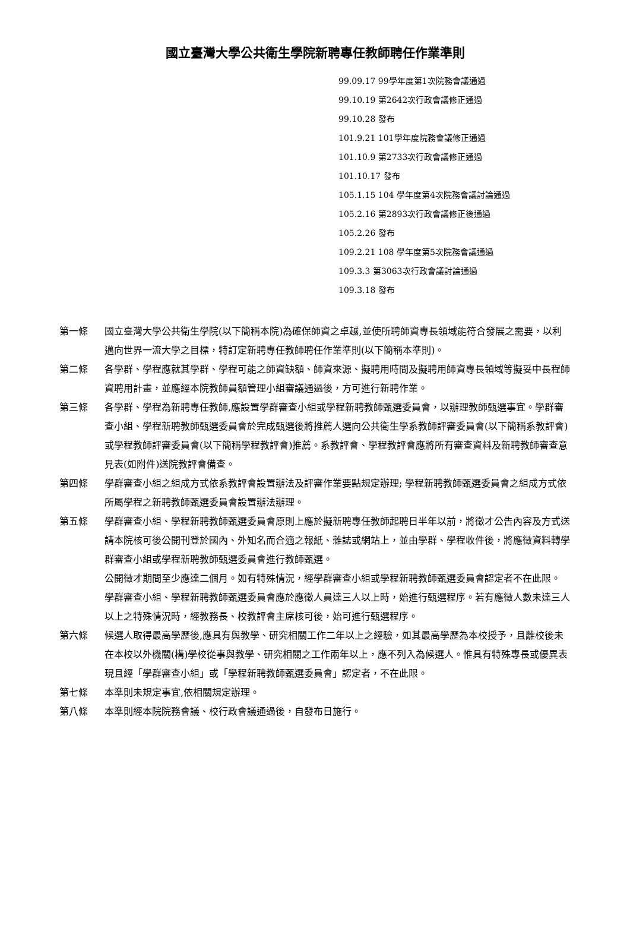國立臺灣大學公共衛生學院新聘專任教師聘任作業準則
99.09.17 99學年度第1次院務會議通過
99.10.19 第2642次行政會議修正通過
99.10.28 發布
101.9.21 101學年度院務會議修正通過
101.10.9 第2733次行政會議修正通過
101.10.17 發布
105.1.15 104 學年度第4次院務會議討論通過
105.2.16 第2893次行政會議修正後通過
105.2.26 發布
109.2.21 108 學年度第5次院務會議通過
109.3.3 第3063次行政會議討論通過
109.3.18 發布
第一條 國立臺灣大學公共衛生學院(以下簡稱本院)為確保師資之卓越,並使所聘師資專長領域能符合發展之需要，以利邁向世界一流大學之目標，特訂定新聘專任教師聘任作業準則(以下簡稱本準則)。
第二條 各學群、學程應就其學群、學程可能之師資缺額、師資來源、擬聘用時間及擬聘用師資專長領域等擬妥中長程師資聘用計畫，並應經本院教師員額管理小組審議通過後，方可進行新聘作業。
第三條 各學群、學程為新聘專任教師,應設置學群審查小組或學程新聘教師甄選委員會，以辦理教師甄選事宜。學群審查小組、學程新聘教師甄選委員會於完成甄選後將推薦人選向公共衛生學系教師評審委員會(以下簡稱系教評會)或學程教師評審委員會(以下簡稱學程教評會)推薦。系教評會、學程教評會應將所有審查資料及新聘教師審查意見表(如附件)送院教評會備查。
第四條 學群審查小組之組成方式依系教評會設置辦法及評審作業要點規定辦理; 學程新聘教師甄選委員會之組成方式依所屬學程之新聘教師甄選委員會設置辦法辦理。
第五條 學群審查小組、學程新聘教師甄選委員會原則上應於擬新聘專任教師起聘日半年以前，將徵才公告內容及方式送請本院核可後公開刊登於國內、外知名而合適之報紙、雜誌或網站上，並由學群、學程收件後，將應徵資料轉學群審查小組或學程新聘教師甄選委員會進行教師甄選。
公開徵才期間至少應達二個月。如有特殊情況，經學群審查小組或學程新聘教師甄選委員會認定者不在此限。
學群審查小組、學程新聘教師甄選委員會應於應徵人員達三人以上時，始進行甄選程序。若有應徵人數未達三人以上之特殊情況時，經教務長、校教評會主席核可後，始可進行甄選程序。
第六條 候選人取得最高學歷後,應具有與教學、研究相關工作二年以上之經驗，如其最高學歷為本校授予，且離校後未在本校以外機關(構)學校從事與教學、研究相關之工作兩年以上，應不列入為候選人。惟具有特殊專長或優異表現且經「學群審查小組」或「學程新聘教師甄選委員會」認定者，不在此限。
第七條 本準則未規定事宜,依相關規定辦理。
第八條 本準則經本院院務會議、校行政會議通過後，自發布日施行。